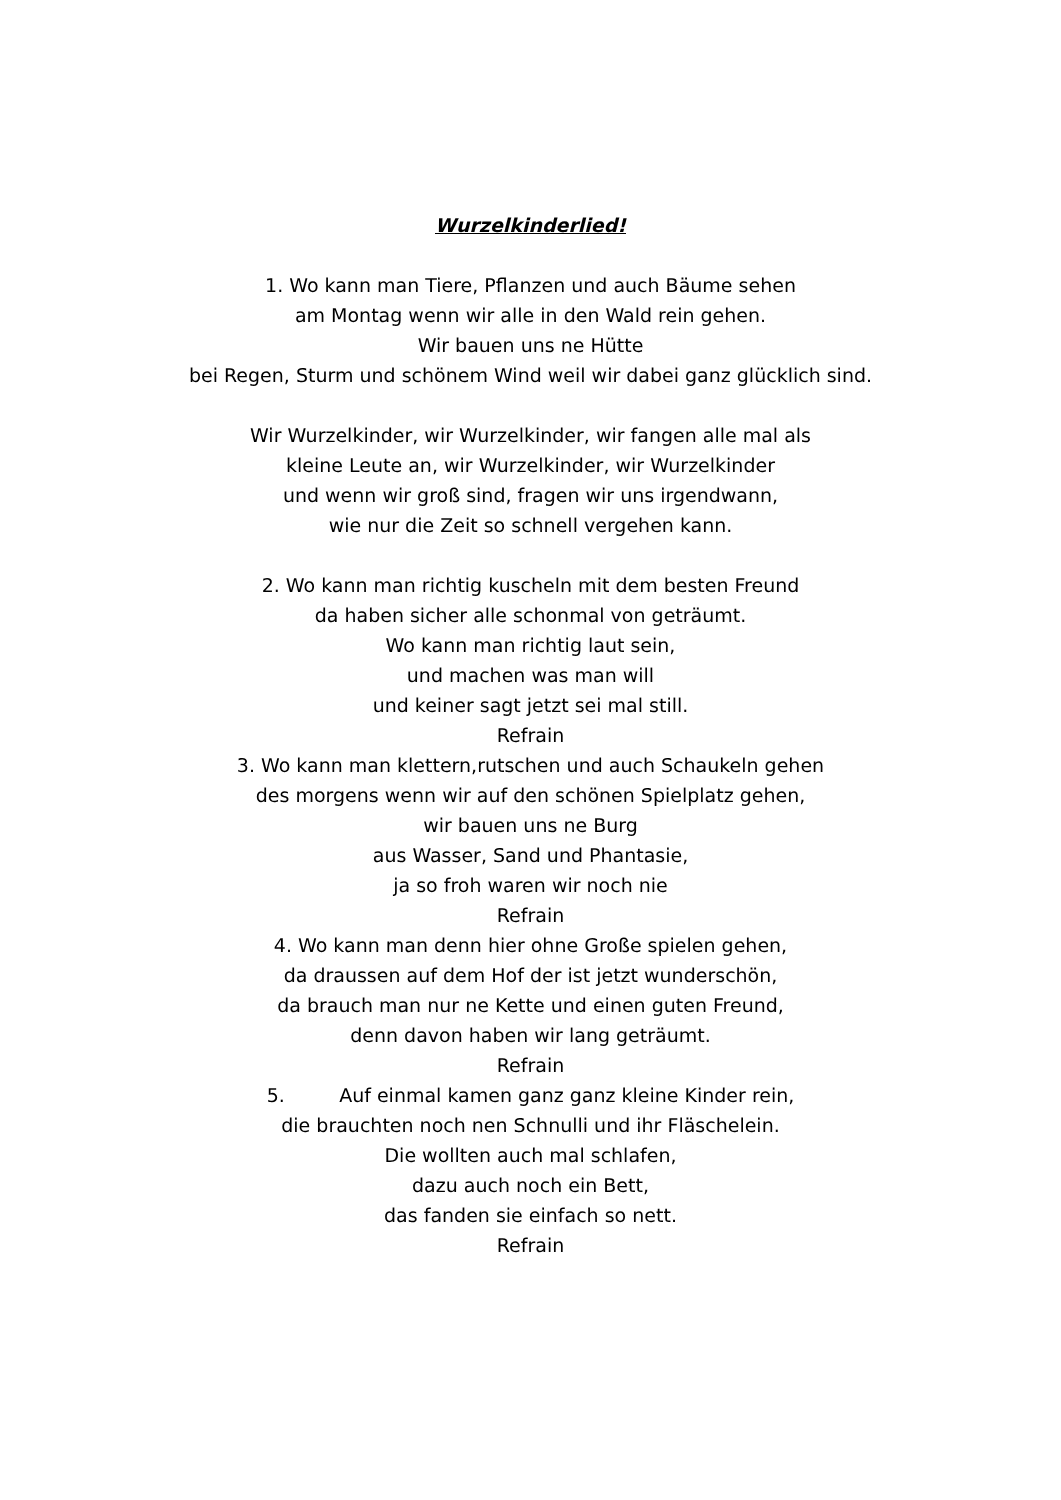Wurzelkinderlied!
1. Wo kann man Tiere, Pflanzen und auch Bäume sehen
am Montag wenn wir alle in den Wald rein gehen.
Wir bauen uns ne Hütte
bei Regen, Sturm und schönem Wind weil wir dabei ganz glücklich sind.
Wir Wurzelkinder, wir Wurzelkinder, wir fangen alle mal als
kleine Leute an, wir Wurzelkinder, wir Wurzelkinder
und wenn wir groß sind, fragen wir uns irgendwann,
wie nur die Zeit so schnell vergehen kann.
2. Wo kann man richtig kuscheln mit dem besten Freund
da haben sicher alle schonmal von geträumt.
Wo kann man richtig laut sein,
und machen was man will
und keiner sagt jetzt sei mal still.
Refrain
3. Wo kann man klettern,rutschen und auch Schaukeln gehen
des morgens wenn wir auf den schönen Spielplatz gehen,
wir bauen uns ne Burg
aus Wasser, Sand und Phantasie,
ja so froh waren wir noch nie
Refrain
4. Wo kann man denn hier ohne Große spielen gehen,
da draussen auf dem Hof der ist jetzt wunderschön,
da brauch man nur ne Kette und einen guten Freund,
denn davon haben wir lang geträumt.
Refrain
5. Auf einmal kamen ganz ganz kleine Kinder rein,
die brauchten noch nen Schnulli und ihr Fläschelein.
Die wollten auch mal schlafen,
dazu auch noch ein Bett,
das fanden sie einfach so nett.
Refrain